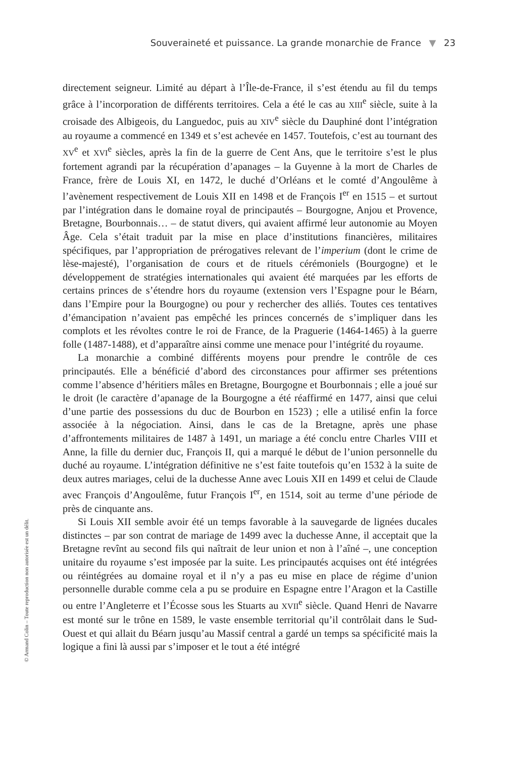Souveraineté et puissance. La grande monarchie de France ▼ 23
directement seigneur. Limité au départ à l’Île-de-France, il s’est étendu au fil du temps grâce à l’incorporation de différents territoires. Cela a été le cas au XIII<sup>e</sup> siècle, suite à la croisade des Albigeois, du Languedoc, puis au XIV<sup>e</sup> siècle du Dauphiné dont l’intégration au royaume a commencé en 1349 et s’est achevée en 1457. Toutefois, c’est au tournant des XV<sup>e</sup> et XVI<sup>e</sup> siècles, après la fin de la guerre de Cent Ans, que le territoire s’est le plus fortement agrandi par la récupération d’apanages – la Guyenne à la mort de Charles de France, frère de Louis XI, en 1472, le duché d’Orléans et le comté d’Angoulême à l’avènement respectivement de Louis XII en 1498 et de François I<sup>er</sup> en 1515 – et surtout par l’intégration dans le domaine royal de principautés – Bourgogne, Anjou et Provence, Bretagne, Bourbonnais… – de statut divers, qui avaient affirmé leur autonomie au Moyen Âge. Cela s’était traduit par la mise en place d’institutions financières, militaires spécifiques, par l’appropriation de prérogatives relevant de l’imperium (dont le crime de lèse-majesté), l’organisation de cours et de rituels cérémoniels (Bourgogne) et le développement de stratégies internationales qui avaient été marquées par les efforts de certains princes de s’étendre hors du royaume (extension vers l’Espagne pour le Béarn, dans l’Empire pour la Bourgogne) ou pour y rechercher des alliés. Toutes ces tentatives d’émancipation n’avaient pas empêché les princes concernés de s’impliquer dans les complots et les révoltes contre le roi de France, de la Praguerie (1464-1465) à la guerre folle (1487-1488), et d’apparaître ainsi comme une menace pour l’intégrité du royaume.
La monarchie a combiné différents moyens pour prendre le contrôle de ces principautés. Elle a bénéficié d’abord des circonstances pour affirmer ses prétentions comme l’absence d’héritiers mâles en Bretagne, Bourgogne et Bourbonnais ; elle a joué sur le droit (le caractère d’apanage de la Bourgogne a été réaffirmé en 1477, ainsi que celui d’une partie des possessions du duc de Bourbon en 1523) ; elle a utilisé enfin la force associée à la négociation. Ainsi, dans le cas de la Bretagne, après une phase d’affrontements militaires de 1487 à 1491, un mariage a été conclu entre Charles VIII et Anne, la fille du dernier duc, François II, qui a marqué le début de l’union personnelle du duché au royaume. L’intégration définitive ne s’est faite toutefois qu’en 1532 à la suite de deux autres mariages, celui de la duchesse Anne avec Louis XII en 1499 et celui de Claude avec François d’Angoulême, futur François I<sup>er</sup>, en 1514, soit au terme d’une période de près de cinquante ans.
Si Louis XII semble avoir été un temps favorable à la sauvegarde de lignées ducales distinctes – par son contrat de mariage de 1499 avec la duchesse Anne, il acceptait que la Bretagne revînt au second fils qui naîtrait de leur union et non à l’aîné –, une conception unitaire du royaume s’est imposée par la suite. Les principautés acquises ont été intégrées ou réintégrées au domaine royal et il n’y a pas eu mise en place de régime d’union personnelle durable comme cela a pu se produire en Espagne entre l’Aragon et la Castille ou entre l’Angleterre et l’Écosse sous les Stuarts au XVII<sup>e</sup> siècle. Quand Henri de Navarre est monté sur le trône en 1589, le vaste ensemble territorial qu’il contrôlait dans le Sud-Ouest et qui allait du Béarn jusqu’au Massif central a gardé un temps sa spécificité mais la logique a fini là aussi par s’imposer et le tout a été intégré
© Armand Colin – Toute reproduction non autorisée est un délit.